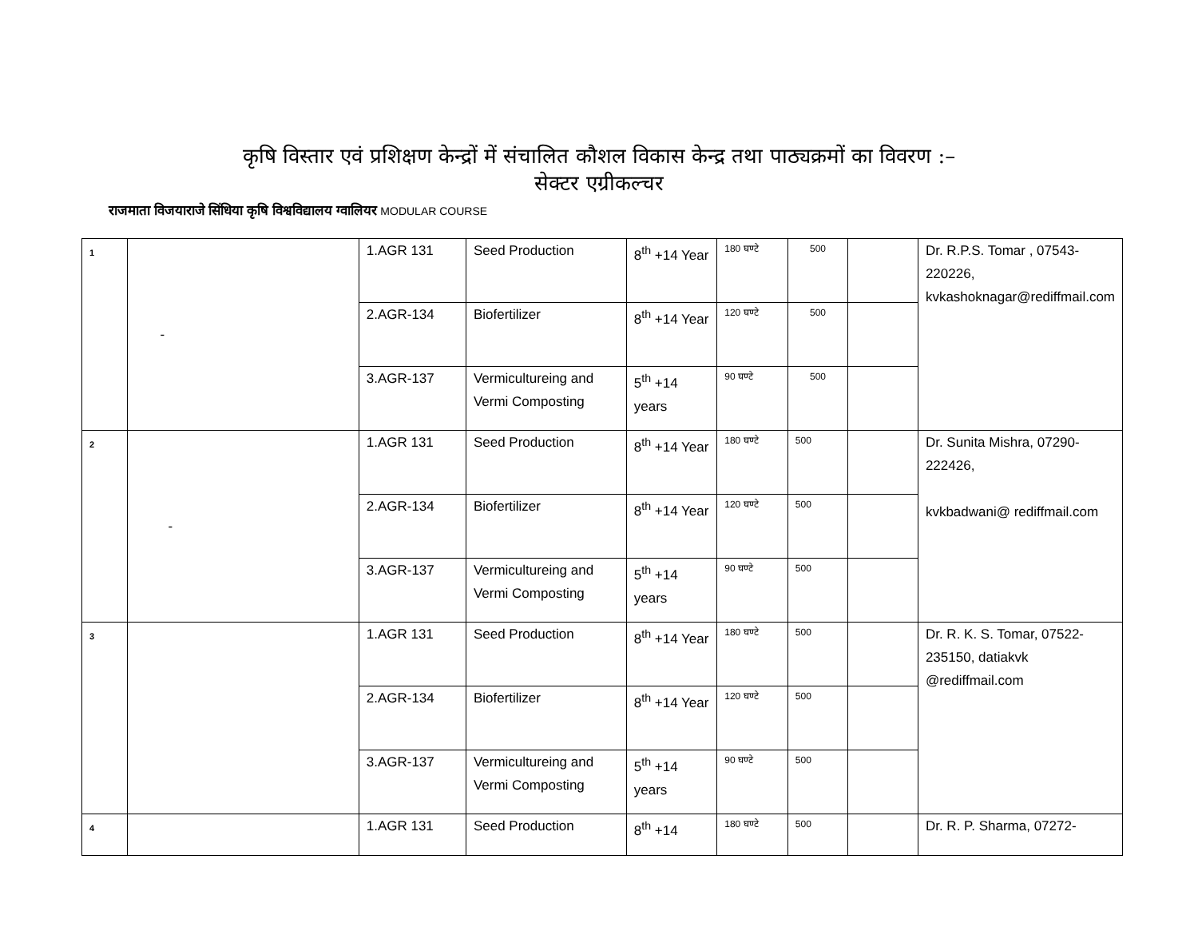कृषि विस्तार एवं प्रशिक्षण केन्द्रों में संचालित कौशल विकास केन्द्र तथा पाठ्यक्रमों का विवरण :–
सेक्टर एग्रीकल्चर
राजमाता विजयाराजे सिंधिया कृषि विश्वविद्यालय ग्वालियर MODULAR COURSE
| 1 | - | 1.AGR 131 | Seed Production | 8<sup>th</sup> +14 Year | 180 घण्टे | 500 | | Dr. R.P.S. Tomar , 07543-220226, kvkashoknagar@rediffmail.com |
| | | 2.AGR-134 | Biofertilizer | 8<sup>th</sup> +14 Year | 120 घण्टे | 500 | | |
| | | 3.AGR-137 | Vermicultureing and Vermi Composting | 5<sup>th</sup> +14 years | 90 घण्टे | 500 | | |
| 2 | - | 1.AGR 131 | Seed Production | 8<sup>th</sup> +14 Year | 180 घण्टे | 500 | | Dr. Sunita Mishra, 07290-222426, kvkbadwani@ rediffmail.com |
| | | 2.AGR-134 | Biofertilizer | 8<sup>th</sup> +14 Year | 120 घण्टे | 500 | | |
| | | 3.AGR-137 | Vermicultureing and Vermi Composting | 5<sup>th</sup> +14 years | 90 घण्टे | 500 | | |
| 3 | | 1.AGR 131 | Seed Production | 8<sup>th</sup> +14 Year | 180 घण्टे | 500 | | Dr. R. K. S. Tomar, 07522-235150, datiakvk @rediffmail.com |
| | | 2.AGR-134 | Biofertilizer | 8<sup>th</sup> +14 Year | 120 घण्टे | 500 | | |
| | | 3.AGR-137 | Vermicultureing and Vermi Composting | 5<sup>th</sup> +14 years | 90 घण्टे | 500 | | |
| 4 | | 1.AGR 131 | Seed Production | 8<sup>th</sup> +14 | 180 घण्टे | 500 | | Dr. R. P. Sharma, 07272- |